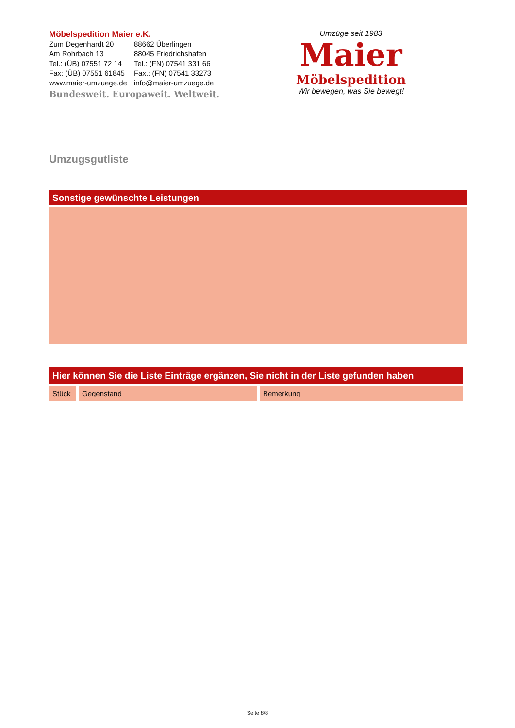Möbelspedition Maier e.K.
| Zum Degenhardt 20 | 88662 Überlingen |
| Am Rohrbach 13 | 88045 Friedrichshafen |
| Tel.: (ÜB) 07551 72 14 | Tel.: (FN) 07541 331 66 |
| Fax: (ÜB) 07551 61845 | Fax.: (FN) 07541 33273 |
| www.maier-umzuege.de | info@maier-umzuege.de |
Bundesweit. Europaweit. Weltweit.
Umzüge seit 1983
Maier
Möbelspedition
Wir bewegen, was Sie bewegt!
Umzugsgutliste
Sonstige gewünschte Leistungen
| Hier können Sie die Liste Einträge ergänzen, Sie nicht in der Liste gefunden haben | | |
| --- | --- | --- |
| Stück | Gegenstand | Bemerkung |
Seite 8/8